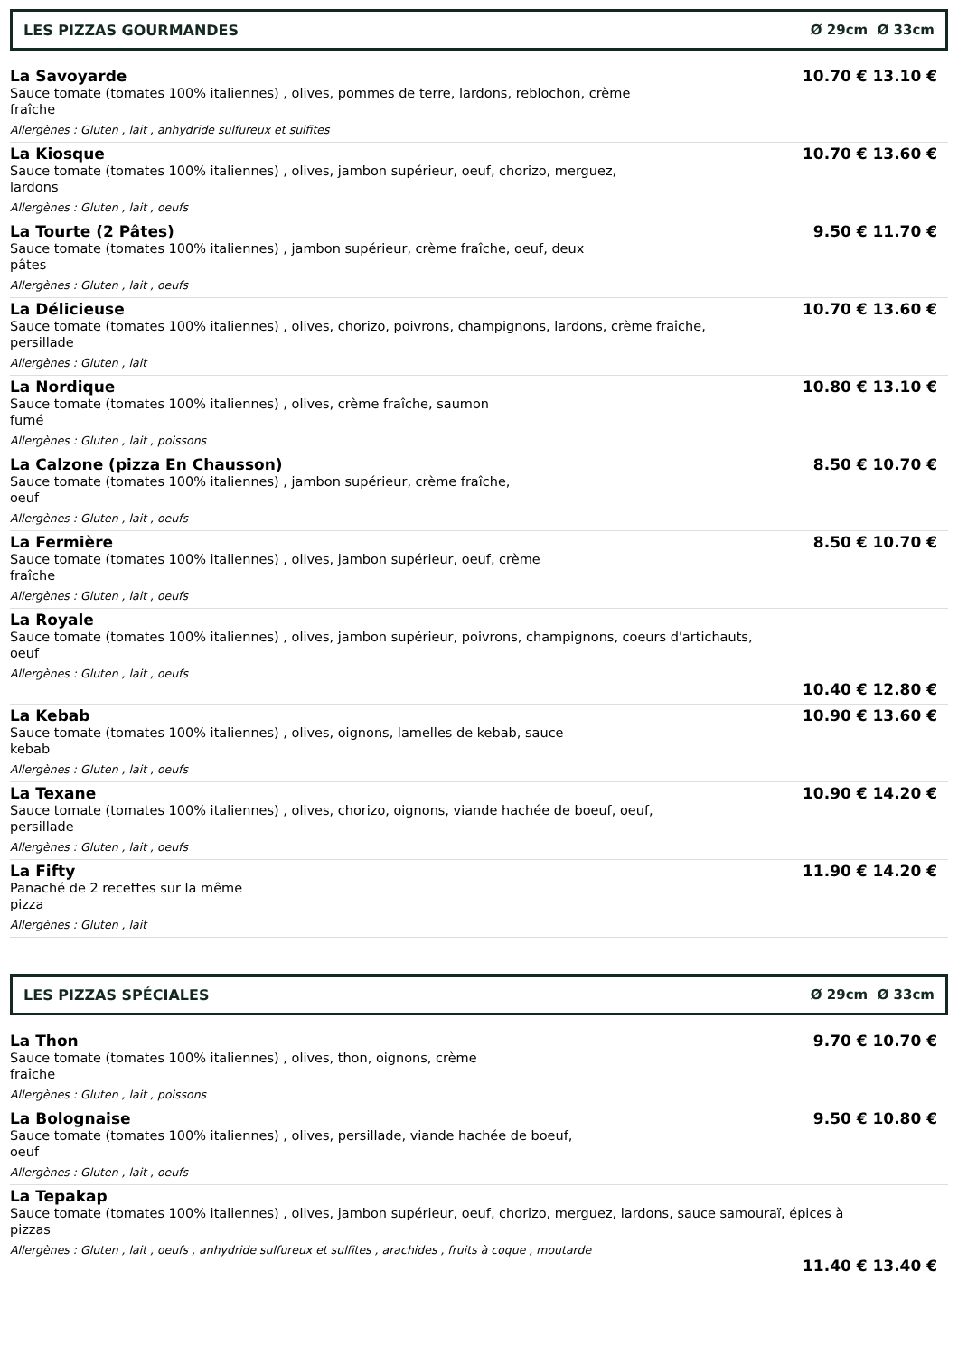LES PIZZAS GOURMANDES Ø 29cm Ø 33cm
La Savoyarde
Sauce tomate (tomates 100% italiennes) , olives, pommes de terre, lardons, reblochon, crème
fraîche
Allergènes : Gluten , lait , anhydride sulfureux et sulfites
10.70 € 13.10 €
La Kiosque
Sauce tomate (tomates 100% italiennes) , olives, jambon supérieur, oeuf, chorizo, merguez,
lardons
Allergènes : Gluten , lait , oeufs
10.70 € 13.60 €
La Tourte (2 Pâtes)
Sauce tomate (tomates 100% italiennes) , jambon supérieur, crème fraîche, oeuf, deux
pâtes
Allergènes : Gluten , lait , oeufs
9.50 € 11.70 €
La Délicieuse
Sauce tomate (tomates 100% italiennes) , olives, chorizo, poivrons, champignons, lardons, crème fraîche,
persillade
Allergènes : Gluten , lait
10.70 € 13.60 €
La Nordique
Sauce tomate (tomates 100% italiennes) , olives, crème fraîche, saumon
fumé
Allergènes : Gluten , lait , poissons
10.80 € 13.10 €
La Calzone (pizza En Chausson)
Sauce tomate (tomates 100% italiennes) , jambon supérieur, crème fraîche,
oeuf
Allergènes : Gluten , lait , oeufs
8.50 € 10.70 €
La Fermière
Sauce tomate (tomates 100% italiennes) , olives, jambon supérieur, oeuf, crème
fraîche
Allergènes : Gluten , lait , oeufs
8.50 € 10.70 €
La Royale
Sauce tomate (tomates 100% italiennes) , olives, jambon supérieur, poivrons, champignons, coeurs d'artichauts,
oeuf
Allergènes : Gluten , lait , oeufs
10.40 € 12.80 €
La Kebab
Sauce tomate (tomates 100% italiennes) , olives, oignons, lamelles de kebab, sauce
kebab
Allergènes : Gluten , lait , oeufs
10.90 € 13.60 €
La Texane
Sauce tomate (tomates 100% italiennes) , olives, chorizo, oignons, viande hachée de boeuf, oeuf,
persillade
Allergènes : Gluten , lait , oeufs
10.90 € 14.20 €
La Fifty
Panaché de 2 recettes sur la même
pizza
Allergènes : Gluten , lait
11.90 € 14.20 €
LES PIZZAS SPÉCIALES Ø 29cm Ø 33cm
La Thon
Sauce tomate (tomates 100% italiennes) , olives, thon, oignons, crème
fraîche
Allergènes : Gluten , lait , poissons
9.70 € 10.70 €
La Bolognaise
Sauce tomate (tomates 100% italiennes) , olives, persillade, viande hachée de boeuf,
oeuf
Allergènes : Gluten , lait , oeufs
9.50 € 10.80 €
La Tepakap
Sauce tomate (tomates 100% italiennes) , olives, jambon supérieur, oeuf, chorizo, merguez, lardons, sauce samouraï, épices à
pizzas
Allergènes : Gluten , lait , oeufs , anhydride sulfureux et sulfites , arachides , fruits à coque , moutarde
11.40 € 13.40 €